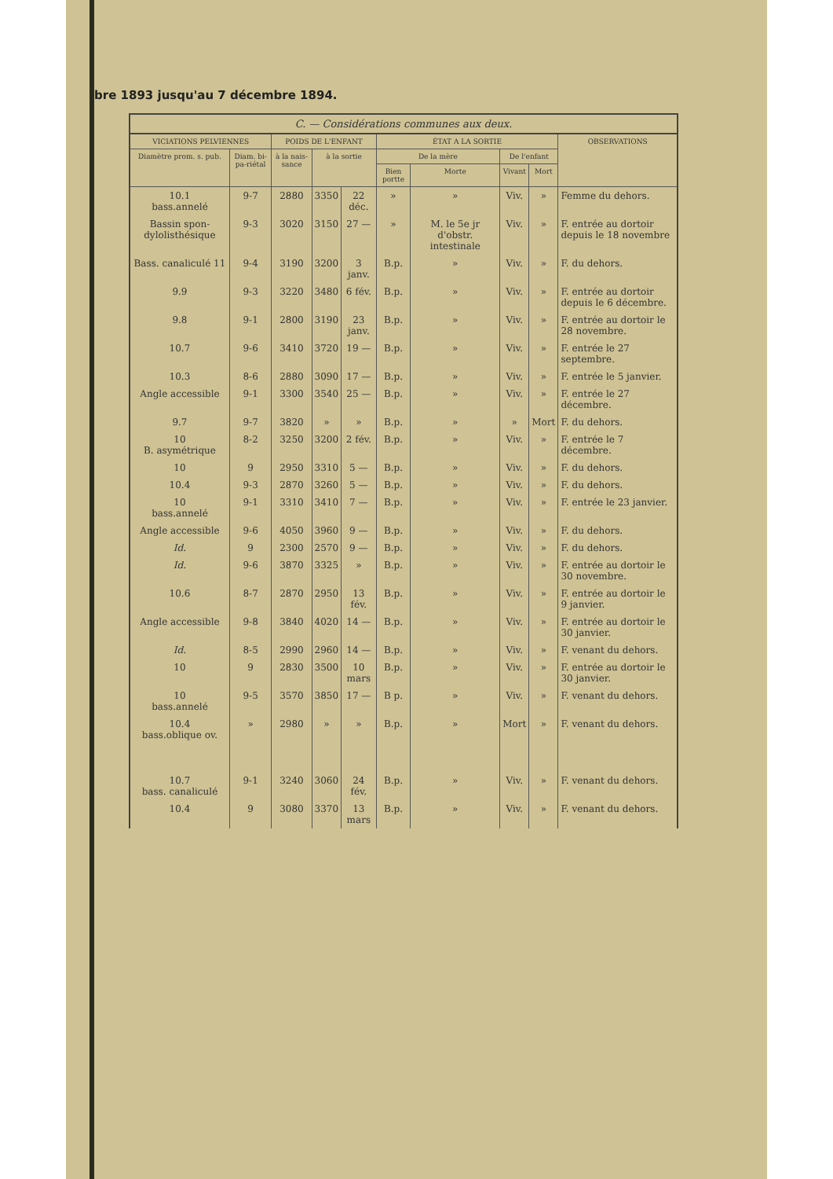bre 1893 jusqu'au 7 décembre 1894.
| C. — Considérations communes aux deux. | | | | | | | | | |
| --- | --- | --- | --- | --- | --- | --- | --- | --- | --- |
| VICIATIONS PELVIENNES | | POIDS DE L'ENFANT | | | ÉTAT A LA SORTIE | | | | OBSERVATIONS |
| Diamètre prom. s. pub. | Diam. bi-pa-riétal | à la nais-sance | à la sortie | | De la mère | | De l'enfant | | |
| | | | | | Bien portte | Morte | Vivant | Mort | |
| 10.1 bass.annelé | 9-7 | 2880 | 3350 | 22 déc. | » | » | Viv. | » | Femme du dehors. |
| Bassin spon-dylolisthésique | 9-3 | 3020 | 3150 | 27 — | » | M. le 5e jr d'obstr. intestinale | Viv. | » | F. entrée au dortoir depuis le 18 novembre |
| Bass. canaliculé 11 | 9-4 | 3190 | 3200 | 3 janv. | B.p. | » | Viv. | » | F. du dehors. |
| 9.9 | 9-3 | 3220 | 3480 | 6 fév. | B.p. | » | Viv. | » | F. entrée au dortoir depuis le 6 décembre. |
| 9.8 | 9-1 | 2800 | 3190 | 23 janv. | B.p. | » | Viv. | » | F. entrée au dortoir le 28 novembre. |
| 10.7 | 9-6 | 3410 | 3720 | 19 — | B.p. | » | Viv. | » | F. entrée le 27 septembre. |
| 10.3 | 8-6 | 2880 | 3090 | 17 — | B.p. | » | Viv. | » | F. entrée le 5 janvier. |
| Angle accessible | 9-1 | 3300 | 3540 | 25 — | B.p. | » | Viv. | » | F. entrée le 27 décembre. |
| 9.7 | 9-7 | 3820 | » | » | B.p. | » | » | Mort | F. du dehors. |
| 10 B. asymétrique | 8-2 | 3250 | 3200 | 2 fév. | B.p. | » | Viv. | » | F. entrée le 7 décembre. |
| 10 | 9 | 2950 | 3310 | 5 — | B.p. | » | Viv. | » | F. du dehors. |
| 10.4 | 9-3 | 2870 | 3260 | 5 — | B.p. | » | Viv. | » | F. du dehors. |
| 10 bass.annelé | 9-1 | 3310 | 3410 | 7 — | B.p. | » | Viv. | » | F. entrée le 23 janvier. |
| Angle accessible | 9-6 | 4050 | 3960 | 9 — | B.p. | » | Viv. | » | F. du dehors. |
| Id. | 9 | 2300 | 2570 | 9 — | B.p. | » | Viv. | » | F. du dehors. |
| Id. | 9-6 | 3870 | 3325 | » | B.p. | » | Viv. | » | F. entrée au dortoir le 30 novembre. |
| 10.6 | 8-7 | 2870 | 2950 | 13 fév. | B.p. | » | Viv. | » | F. entrée au dortoir le 9 janvier. |
| Angle accessible | 9-8 | 3840 | 4020 | 14 — | B.p. | » | Viv. | » | F. entrée au dortoir le 30 janvier. |
| Id. | 8-5 | 2990 | 2960 | 14 — | B.p. | » | Viv. | » | F. venant du dehors. |
| 10 | 9 | 2830 | 3500 | 10 mars | B.p. | » | Viv. | » | F. entrée au dortoir le 30 janvier. |
| 10 bass.annelé | 9-5 | 3570 | 3850 | 17 — | B p. | » | Viv. | » | F. venant du dehors. |
| 10.4 bass.oblique ov. | » | 2980 | » | » | B.p. | » | Mort | » | F. venant du dehors. |
| 10.7 bass. canaliculé | 9-1 | 3240 | 3060 | 24 fév. | B.p. | » | Viv. | » | F. venant du dehors. |
| 10.4 | 9 | 3080 | 3370 | 13 mars | B.p. | » | Viv. | » | F. venant du dehors. |